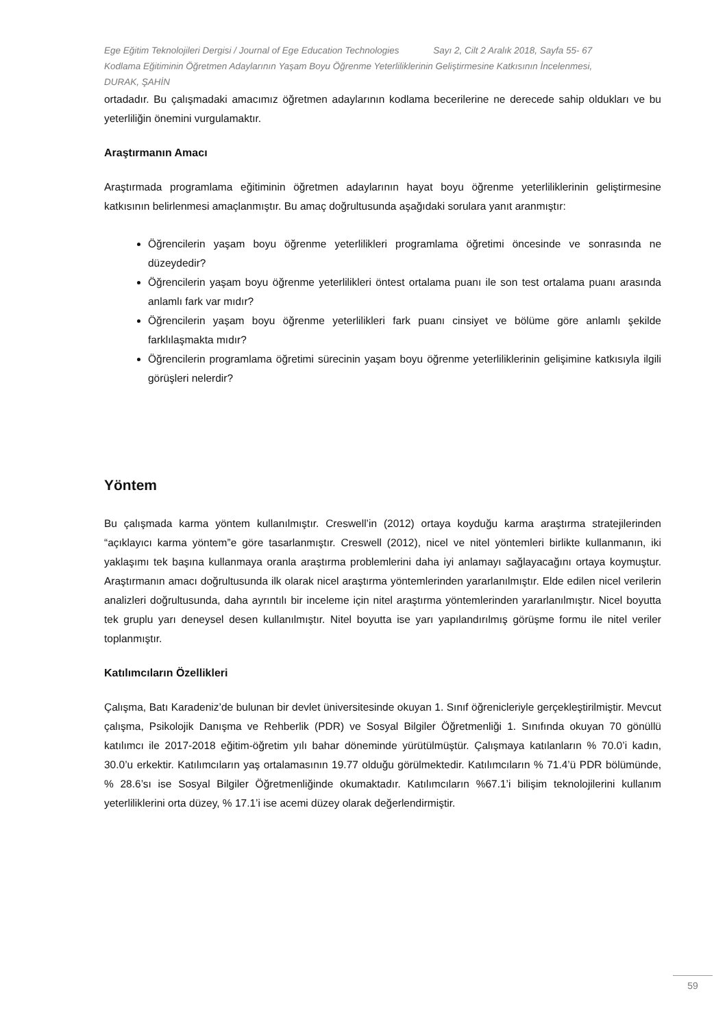Ege Eğitim Teknolojileri Dergisi / Journal of Ege Education Technologies Sayı 2, Cilt 2 Aralık 2018, Sayfa 55- 67
Kodlama Eğitiminin Öğretmen Adaylarının Yaşam Boyu Öğrenme Yeterliliklerinin Geliştirmesine Katkısının İncelenmesi,
DURAK, ŞAHİN
ortadadır. Bu çalışmadaki amacımız öğretmen adaylarının kodlama becerilerine ne derecede sahip oldukları ve bu yeterliliğin önemini vurgulamaktır.
Araştırmanın Amacı
Araştırmada programlama eğitiminin öğretmen adaylarının hayat boyu öğrenme yeterliliklerinin geliştirmesine katkısının belirlenmesi amaçlanmıştır. Bu amaç doğrultusunda aşağıdaki sorulara yanıt aranmıştır:
Öğrencilerin yaşam boyu öğrenme yeterlilikleri programlama öğretimi öncesinde ve sonrasında ne düzeydedir?
Öğrencilerin yaşam boyu öğrenme yeterlilikleri öntest ortalama puanı ile son test ortalama puanı arasında anlamlı fark var mıdır?
Öğrencilerin yaşam boyu öğrenme yeterlilikleri fark puanı cinsiyet ve bölüme göre anlamlı şekilde farklılaşmakta mıdır?
Öğrencilerin programlama öğretimi sürecinin yaşam boyu öğrenme yeterliliklerinin gelişimine katkısıyla ilgili görüşleri nelerdir?
Yöntem
Bu çalışmada karma yöntem kullanılmıştır. Creswell’in (2012) ortaya koyduğu karma araştırma stratejilerinden “açıklayıcı karma yöntem”e göre tasarlanmıştır. Creswell (2012), nicel ve nitel yöntemleri birlikte kullanmanın, iki yaklaşımı tek başına kullanmaya oranla araştırma problemlerini daha iyi anlamayı sağlayacağını ortaya koymuştur. Araştırmanın amacı doğrultusunda ilk olarak nicel araştırma yöntemlerinden yararlanılmıştır. Elde edilen nicel verilerin analizleri doğrultusunda, daha ayrıntılı bir inceleme için nitel araştırma yöntemlerinden yararlanılmıştır. Nicel boyutta tek gruplu yarı deneysel desen kullanılmıştır. Nitel boyutta ise yarı yapılandırılmış görüşme formu ile nitel veriler toplanmıştır.
Katılımcıların Özellikleri
Çalışma, Batı Karadeniz’de bulunan bir devlet üniversitesinde okuyan 1. Sınıf öğrenicleriyle gerçekleştirilmiştir. Mevcut çalışma, Psikolojik Danışma ve Rehberlik (PDR) ve Sosyal Bilgiler Öğretmenliği 1. Sınıfında okuyan 70 gönüllü katılımcı ile 2017-2018 eğitim-öğretim yılı bahar döneminde yürütülmüştür. Çalışmaya katılanların % 70.0’i kadın, 30.0’u erkektir. Katılımcıların yaş ortalamasının 19.77 olduğu görülmektedir. Katılımcıların % 71.4’ü PDR bölümünde, % 28.6’sı ise Sosyal Bilgiler Öğretmenliğinde okumaktadır. Katılımcıların %67.1’i bilişim teknolojilerini kullanım yeterliliklerini orta düzey, % 17.1’i ise acemi düzey olarak değerlendirmiştir.
59